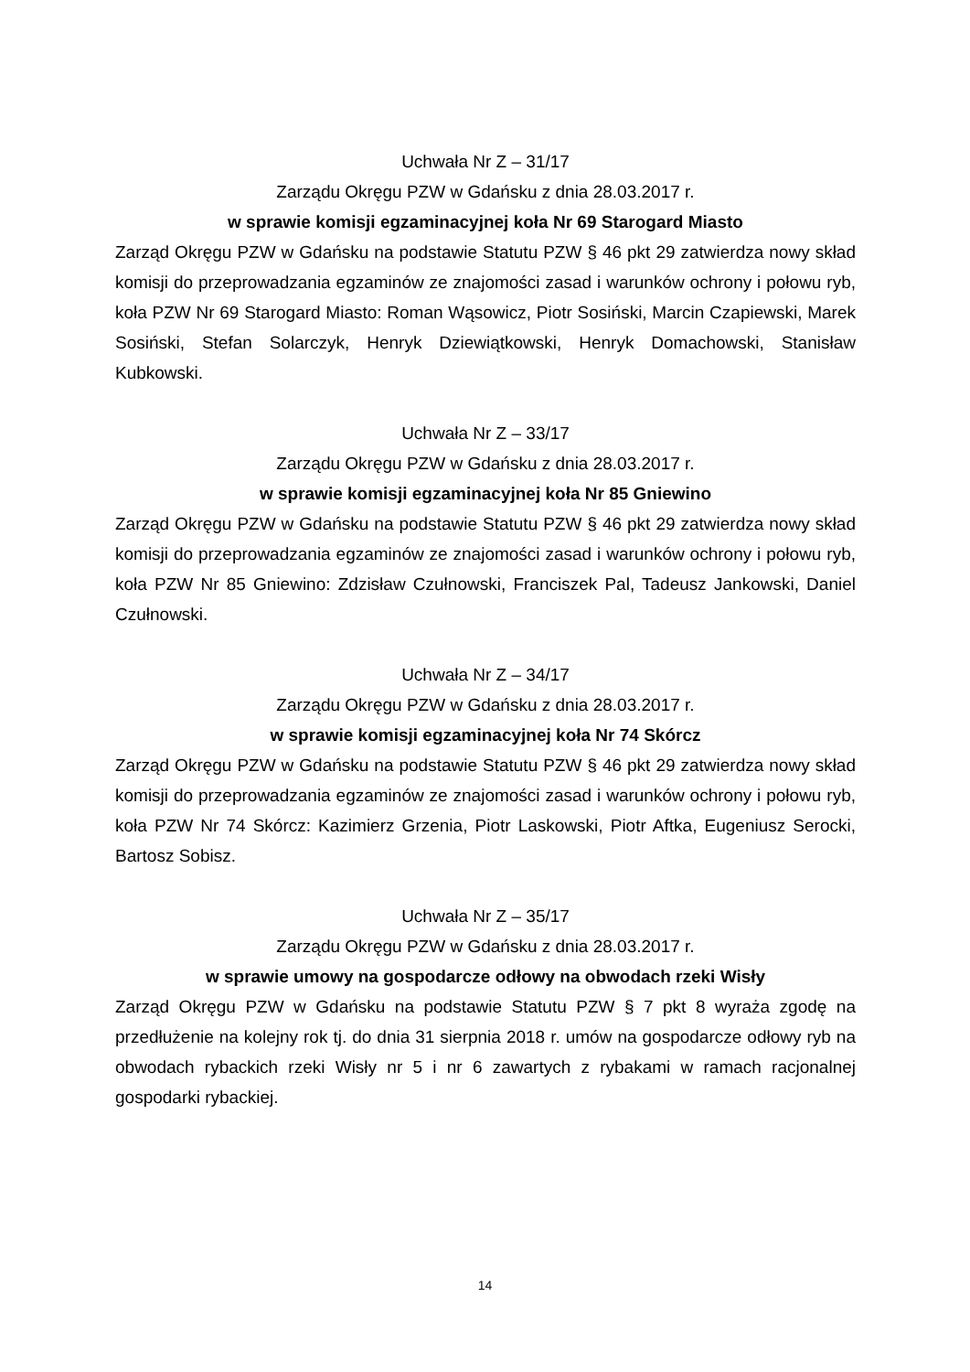Uchwała Nr Z – 31/17
Zarządu Okręgu PZW w Gdańsku z dnia 28.03.2017 r.
w sprawie komisji egzaminacyjnej koła Nr 69 Starogard Miasto
Zarząd Okręgu PZW w Gdańsku na podstawie Statutu PZW § 46 pkt 29 zatwierdza nowy skład komisji do przeprowadzania egzaminów ze znajomości zasad i warunków ochrony i połowu ryb, koła PZW Nr 69 Starogard Miasto: Roman Wąsowicz, Piotr Sosiński, Marcin Czapiewski, Marek Sosiński, Stefan Solarczyk, Henryk Dziewiątkowski, Henryk Domachowski, Stanisław Kubkowski.
Uchwała Nr Z – 33/17
Zarządu Okręgu PZW w Gdańsku z dnia 28.03.2017 r.
w sprawie komisji egzaminacyjnej koła Nr 85 Gniewino
Zarząd Okręgu PZW w Gdańsku na podstawie Statutu PZW § 46 pkt 29 zatwierdza nowy skład komisji do przeprowadzania egzaminów ze znajomości zasad i warunków ochrony i połowu ryb, koła PZW Nr 85 Gniewino: Zdzisław Czułnowski, Franciszek Pal, Tadeusz Jankowski, Daniel Czułnowski.
Uchwała Nr Z – 34/17
Zarządu Okręgu PZW w Gdańsku z dnia 28.03.2017 r.
w sprawie komisji egzaminacyjnej koła Nr 74 Skórcz
Zarząd Okręgu PZW w Gdańsku na podstawie Statutu PZW § 46 pkt 29 zatwierdza nowy skład komisji do przeprowadzania egzaminów ze znajomości zasad i warunków ochrony i połowu ryb, koła PZW Nr 74 Skórcz: Kazimierz Grzenia, Piotr Laskowski, Piotr Aftka, Eugeniusz Serocki, Bartosz Sobisz.
Uchwała Nr Z – 35/17
Zarządu Okręgu PZW w Gdańsku z dnia 28.03.2017 r.
w sprawie umowy na gospodarcze odłowy na obwodach rzeki Wisły
Zarząd Okręgu PZW w Gdańsku na podstawie Statutu PZW § 7 pkt 8 wyraża zgodę na przedłużenie na kolejny rok tj. do dnia 31 sierpnia 2018 r. umów na gospodarcze odłowy ryb na obwodach rybackich rzeki Wisły nr 5 i nr 6 zawartych z rybakami w ramach racjonalnej gospodarki rybackiej.
14